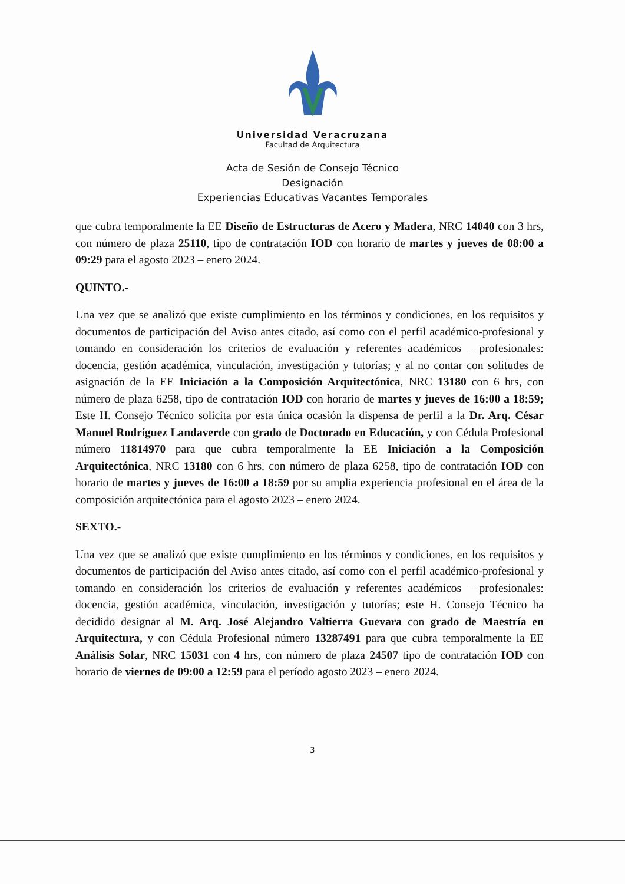Universidad Veracruzana
Facultad de Arquitectura
Acta de Sesión de Consejo Técnico
Designación
Experiencias Educativas Vacantes Temporales
que cubra temporalmente la EE Diseño de Estructuras de Acero y Madera, NRC 14040 con 3 hrs, con número de plaza 25110, tipo de contratación IOD con horario de martes y jueves de 08:00 a 09:29 para el agosto 2023 – enero 2024.
QUINTO.-
Una vez que se analizó que existe cumplimiento en los términos y condiciones, en los requisitos y documentos de participación del Aviso antes citado, así como con el perfil académico-profesional y tomando en consideración los criterios de evaluación y referentes académicos – profesionales: docencia, gestión académica, vinculación, investigación y tutorías; y al no contar con solitudes de asignación de la EE Iniciación a la Composición Arquitectónica, NRC 13180 con 6 hrs, con número de plaza 6258, tipo de contratación IOD con horario de martes y jueves de 16:00 a 18:59; Este H. Consejo Técnico solicita por esta única ocasión la dispensa de perfil a la Dr. Arq. César Manuel Rodríguez Landaverde con grado de Doctorado en Educación, y con Cédula Profesional número 11814970 para que cubra temporalmente la EE Iniciación a la Composición Arquitectónica, NRC 13180 con 6 hrs, con número de plaza 6258, tipo de contratación IOD con horario de martes y jueves de 16:00 a 18:59 por su amplia experiencia profesional en el área de la composición arquitectónica para el agosto 2023 – enero 2024.
SEXTO.-
Una vez que se analizó que existe cumplimiento en los términos y condiciones, en los requisitos y documentos de participación del Aviso antes citado, así como con el perfil académico-profesional y tomando en consideración los criterios de evaluación y referentes académicos – profesionales: docencia, gestión académica, vinculación, investigación y tutorías; este H. Consejo Técnico ha decidido designar al M. Arq. José Alejandro Valtierra Guevara con grado de Maestría en Arquitectura, y con Cédula Profesional número 13287491 para que cubra temporalmente la EE Análisis Solar, NRC 15031 con 4 hrs, con número de plaza 24507 tipo de contratación IOD con horario de viernes de 09:00 a 12:59 para el período agosto 2023 – enero 2024.
3